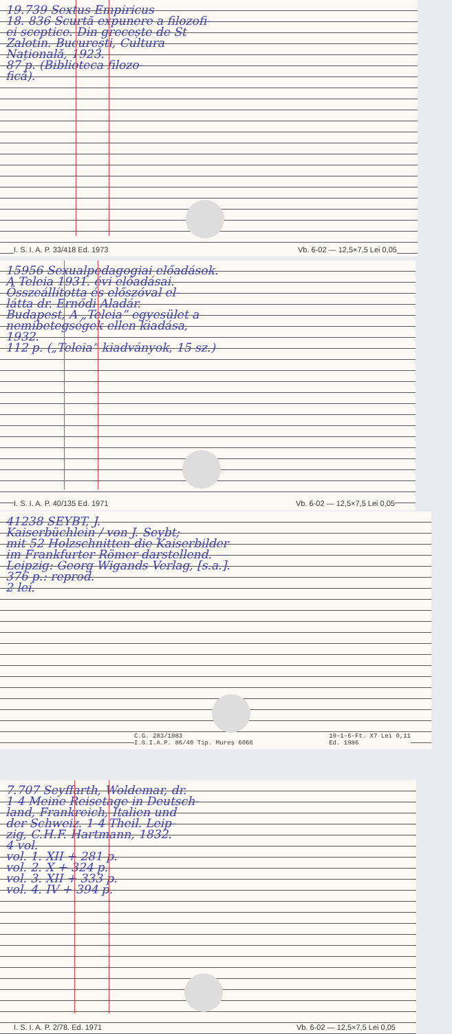19.739 Sextus Empiricus
18. 836 Scurtă expunere a filozofi-
ei sceptice. Din grecește de St
Zalotin. București, Cultura
Națională, 1923.
87 p. (Biblioteca filozo-
fică).
I. S. I. A. P. 33/418 Ed. 1973 Vb. 6-02 — 12,5×7,5 Lei 0,05
15956 Sexualpedagogiai előadások.
A Teleia 1931. évi előadásai.
Összeállította és előszóval el-
látta dr. Ernődi Aladár.
Budapest, A „Teleia” egyesület a
nemibetegségek ellen kiadása,
1932.
112 p. („Teleia” kiadványok, 15 sz.)
I. S. I. A. P. 40/135 Ed. 1971 Vb. 6-02 — 12,5×7,5 Lei 0,05
41238 SEYBT, J.
Kaiserbüchlein / von J. Seybt;
mit 52 Holzschnitten die Kaiserbilder
im Frankfurter Römer darstellend. —
Leipzig: Georg Wigands Verlag, [s.a.].
376 p.: reprod.
2 lei.
C.G. 283/1983
I.S.I.A.P. 86/40 Tip. Mureș 6066 19-1-6-Ft. X7 Lei 0,11
Ed. 1986
7.707 Seyffarth, Woldemar, dr.
1-4 Meine Reisetage in Deutsch-
land, Frankreich, Italien und
der Schweiz. 1-4 Theil. Leip-
zig, C.H.F. Hartmann, 1832.
4 vol.
vol. 1. XII + 281 p.
vol. 2. X + 324 p.
vol. 3. XII + 333 p.
vol. 4. IV + 394 p.
I. S. I. A. P. 2/78. Ed. 1971 Vb. 6-02 — 12,5×7,5 Lei 0,05